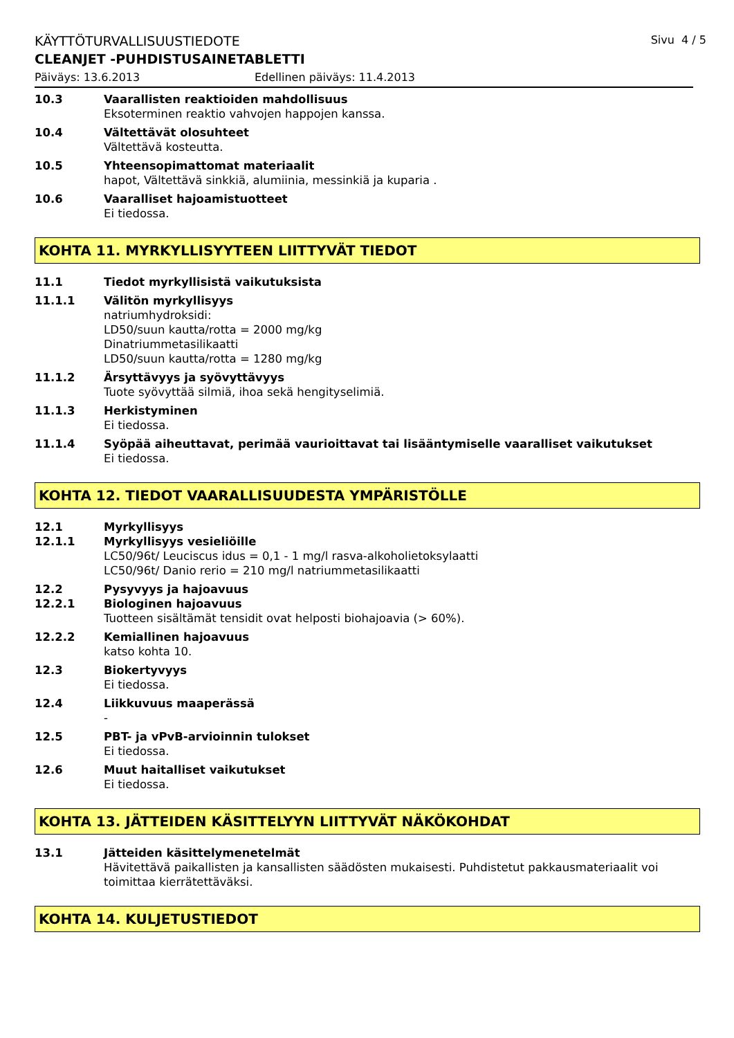KÄYTTÖTURVALLISUUSTIEDOTE Sivu 4 / 5
CLEANJET -PUHDISTUSAINETABLETTI
Päiväys: 13.6.2013 Edellinen päiväys: 11.4.2013
10.3 Vaarallisten reaktioiden mahdollisuus
Eksoterminen reaktio vahvojen happojen kanssa.
10.4 Vältettävät olosuhteet
Vältettävä kosteutta.
10.5 Yhteensopimattomat materiaalit
hapot, Vältettävä sinkkiä, alumiinia, messinkiä ja kuparia .
10.6 Vaaralliset hajoamistuotteet
Ei tiedossa.
KOHTA 11. MYRKYLLISYYTEEN LIITTYVÄT TIEDOT
11.1 Tiedot myrkyllisistä vaikutuksista
11.1.1 Välitön myrkyllisyys
natriumhydroksidi:
LD50/suun kautta/rotta = 2000 mg/kg
Dinatriummetasilikaatti
LD50/suun kautta/rotta = 1280 mg/kg
11.1.2 Ärsyttävyys ja syövyttävyys
Tuote syövyttää silmiä, ihoa sekä hengityselimiä.
11.1.3 Herkistyminen
Ei tiedossa.
11.1.4 Syöpää aiheuttavat, perimää vaurioittavat tai lisääntymiselle vaaralliset vaikutukset
Ei tiedossa.
KOHTA 12. TIEDOT VAARALLISUUDESTA YMPÄRISTÖLLE
12.1 Myrkyllisyys
12.1.1 Myrkyllisyys vesieliöille
LC50/96t/ Leuciscus idus = 0,1 - 1 mg/l rasva-alkoholietoksylaatti
LC50/96t/ Danio rerio = 210 mg/l natriummetasilikaatti
12.2 Pysyvyys ja hajoavuus
12.2.1 Biologinen hajoavuus
Tuotteen sisältämät tensidit ovat helposti biohajoavia (> 60%).
12.2.2 Kemiallinen hajoavuus
katso kohta 10.
12.3 Biokertyvyys
Ei tiedossa.
12.4 Liikkuvuus maaperässä
-
12.5 PBT- ja vPvB-arvioinnin tulokset
Ei tiedossa.
12.6 Muut haitalliset vaikutukset
Ei tiedossa.
KOHTA 13. JÄTTEIDEN KÄSITTELYYN LIITTYVÄT NÄKÖKOHDAT
13.1 Jätteiden käsittelymenetelmät
Hävitettävä paikallisten ja kansallisten säädösten mukaisesti. Puhdistetut pakkausmateriaalit voi toimittaa kierrätettäväksi.
KOHTA 14. KULJETUSTIEDOT